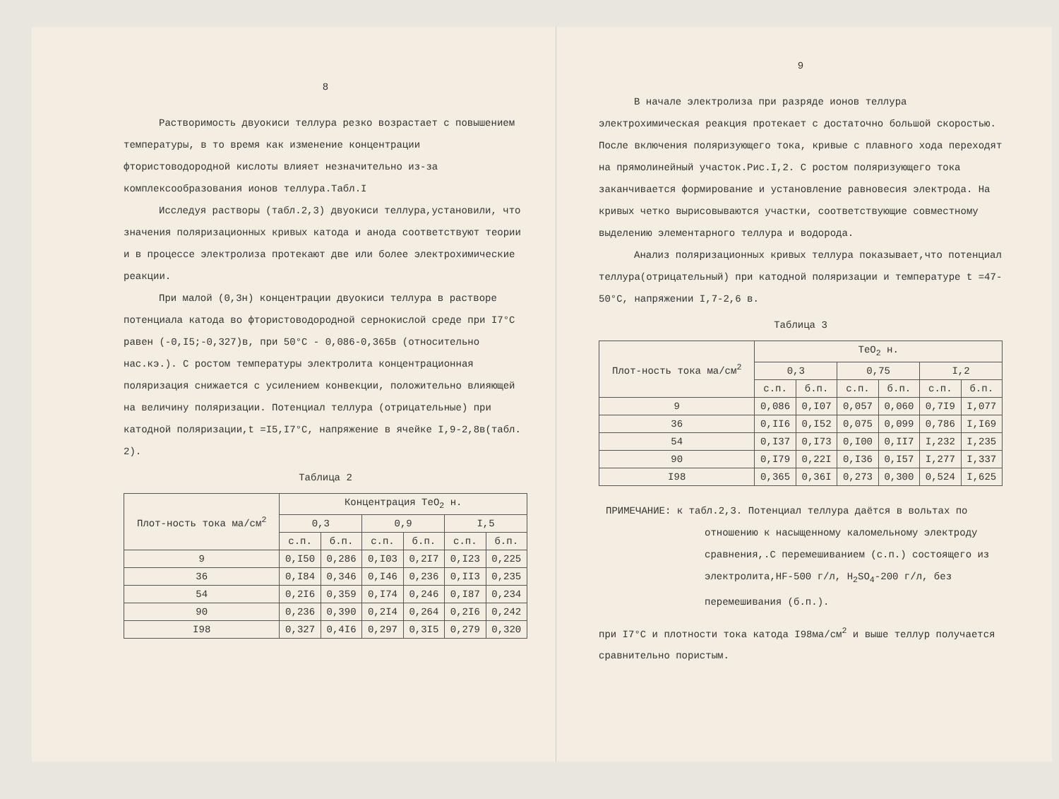8
Растворимость двуокиси теллура резко возрастает с повышением температуры, в то время как изменение концентрации фтористоводородной кислоты влияет незначительно из-за комплексообразования ионов теллура.Табл.I
Исследуя растворы (табл.2,3) двуокиси теллура,установили, что значения поляризационных кривых катода и анода соответствуют теории и в процессе электролиза протекают две или более электрохимические реакции.
При малой (0,3н) концентрации двуокиси теллура в растворе потенциала катода во фтористоводородной сернокислой среде при I7°С равен (-0,I5;-0,327)в, при 50°С - 0,086-0,365в (относительно нас.кэ.). С ростом температуры электролита концентрационная поляризация снижается с усилением конвекции, положительно влияющей на величину поляризации. Потенциал теллура (отрицательные) при катодной поляризации,t =I5,I7°С, напряжение в ячейке I,9-2,8в(табл. 2).
Таблица 2
| Плот-ность тока ма/см<sup>2</sup> | Концентрация TeO<sub>2</sub> н. | | | | | |
| --- | --- | --- | --- | --- | --- | --- |
| | 0,3 | | 0,9 | | I,5 | |
| | с.п. | б.п. | с.п. | б.п. | с.п. | б.п. |
| 9 | 0,I50 | 0,286 | 0,I03 | 0,2I7 | 0,I23 | 0,225 |
| 36 | 0,I84 | 0,346 | 0,I46 | 0,236 | 0,II3 | 0,235 |
| 54 | 0,2I6 | 0,359 | 0,I74 | 0,246 | 0,I87 | 0,234 |
| 90 | 0,236 | 0,390 | 0,2I4 | 0,264 | 0,2I6 | 0,242 |
| I98 | 0,327 | 0,4I6 | 0,297 | 0,3I5 | 0,279 | 0,320 |
9
В начале электролиза при разряде ионов теллура электрохимическая реакция протекает с достаточно большой скоростью. После включения поляризующего тока, кривые с плавного хода переходят на прямолинейный участок.Рис.I,2. С ростом поляризующего тока заканчивается формирование и установление равновесия электрода. На кривых четко вырисовываются участки, соответствующие совместному выделению элементарного теллура и водорода.
Анализ поляризационных кривых теллура показывает,что потенциал теллура(отрицательный) при катодной поляризации и температуре t =47-50°С, напряжении I,7-2,6 в.
Таблица 3
| Плот-ность тока ма/см<sup>2</sup> | TeO<sub>2</sub> н. | | | | | |
| --- | --- | --- | --- | --- | --- | --- |
| | 0,3 | | 0,75 | | I,2 | |
| | с.п. | б.п. | с.п. | б.п. | с.п. | б.п. |
| 9 | 0,086 | 0,I07 | 0,057 | 0,060 | 0,7I9 | I,077 |
| 36 | 0,II6 | 0,I52 | 0,075 | 0,099 | 0,786 | I,I69 |
| 54 | 0,I37 | 0,I73 | 0,I00 | 0,II7 | I,232 | I,235 |
| 90 | 0,I79 | 0,22I | 0,I36 | 0,I57 | I,277 | I,337 |
| I98 | 0,365 | 0,36I | 0,273 | 0,300 | 0,524 | I,625 |
ПРИМЕЧАНИЕ: к табл.2,3. Потенциал теллура даётся в вольтах по отношению к насыщенному каломельному электроду сравнения,.С перемешиванием (с.п.) состоящего из электролита,HF-500 г/л, H<sub>2</sub>SO<sub>4</sub>-200 г/л, без перемешивания (б.п.).
при I7°С и плотности тока катода I98ма/см<sup>2</sup> и выше теллур получается сравнительно пористым.